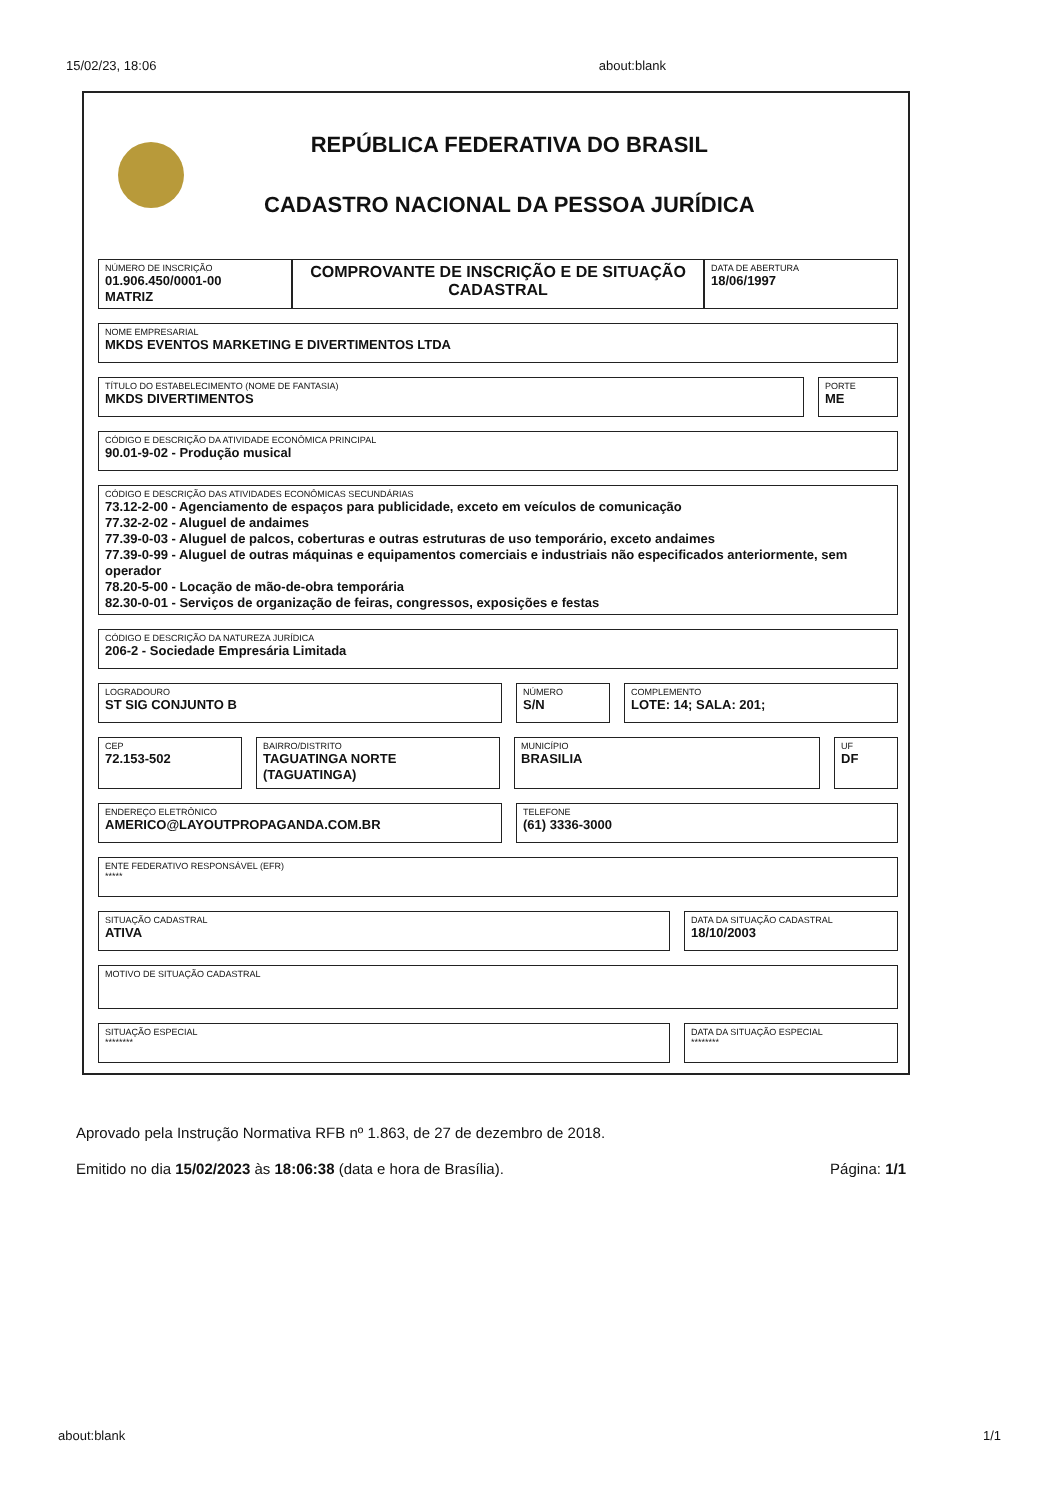15/02/23, 18:06 about:blank
REPÚBLICA FEDERATIVA DO BRASIL
CADASTRO NACIONAL DA PESSOA JURÍDICA
NÚMERO DE INSCRIÇÃO
01.906.450/0001-00
MATRIZ
COMPROVANTE DE INSCRIÇÃO E DE SITUAÇÃO CADASTRAL
DATA DE ABERTURA
18/06/1997
NOME EMPRESARIAL
MKDS EVENTOS MARKETING E DIVERTIMENTOS LTDA
TÍTULO DO ESTABELECIMENTO (NOME DE FANTASIA)
MKDS DIVERTIMENTOS
PORTE
ME
CÓDIGO E DESCRIÇÃO DA ATIVIDADE ECONÔMICA PRINCIPAL
90.01-9-02 - Produção musical
CÓDIGO E DESCRIÇÃO DAS ATIVIDADES ECONÔMICAS SECUNDÁRIAS
73.12-2-00 - Agenciamento de espaços para publicidade, exceto em veículos de comunicação
77.32-2-02 - Aluguel de andaimes
77.39-0-03 - Aluguel de palcos, coberturas e outras estruturas de uso temporário, exceto andaimes
77.39-0-99 - Aluguel de outras máquinas e equipamentos comerciais e industriais não especificados anteriormente, sem operador
78.20-5-00 - Locação de mão-de-obra temporária
82.30-0-01 - Serviços de organização de feiras, congressos, exposições e festas
CÓDIGO E DESCRIÇÃO DA NATUREZA JURÍDICA
206-2 - Sociedade Empresária Limitada
LOGRADOURO
ST SIG CONJUNTO B
NÚMERO
S/N
COMPLEMENTO
LOTE: 14; SALA: 201;
CEP
72.153-502
BAIRRO/DISTRITO
TAGUATINGA NORTE (TAGUATINGA)
MUNICÍPIO
BRASILIA
UF
DF
ENDEREÇO ELETRÔNICO
AMERICO@LAYOUTPROPAGANDA.COM.BR
TELEFONE
(61) 3336-3000
ENTE FEDERATIVO RESPONSÁVEL (EFR)
*****
SITUAÇÃO CADASTRAL
ATIVA
DATA DA SITUAÇÃO CADASTRAL
18/10/2003
MOTIVO DE SITUAÇÃO CADASTRAL
SITUAÇÃO ESPECIAL
********
DATA DA SITUAÇÃO ESPECIAL
********
Aprovado pela Instrução Normativa RFB nº 1.863, de 27 de dezembro de 2018.
Emitido no dia 15/02/2023 às 18:06:38 (data e hora de Brasília). Página: 1/1
about:blank 1/1